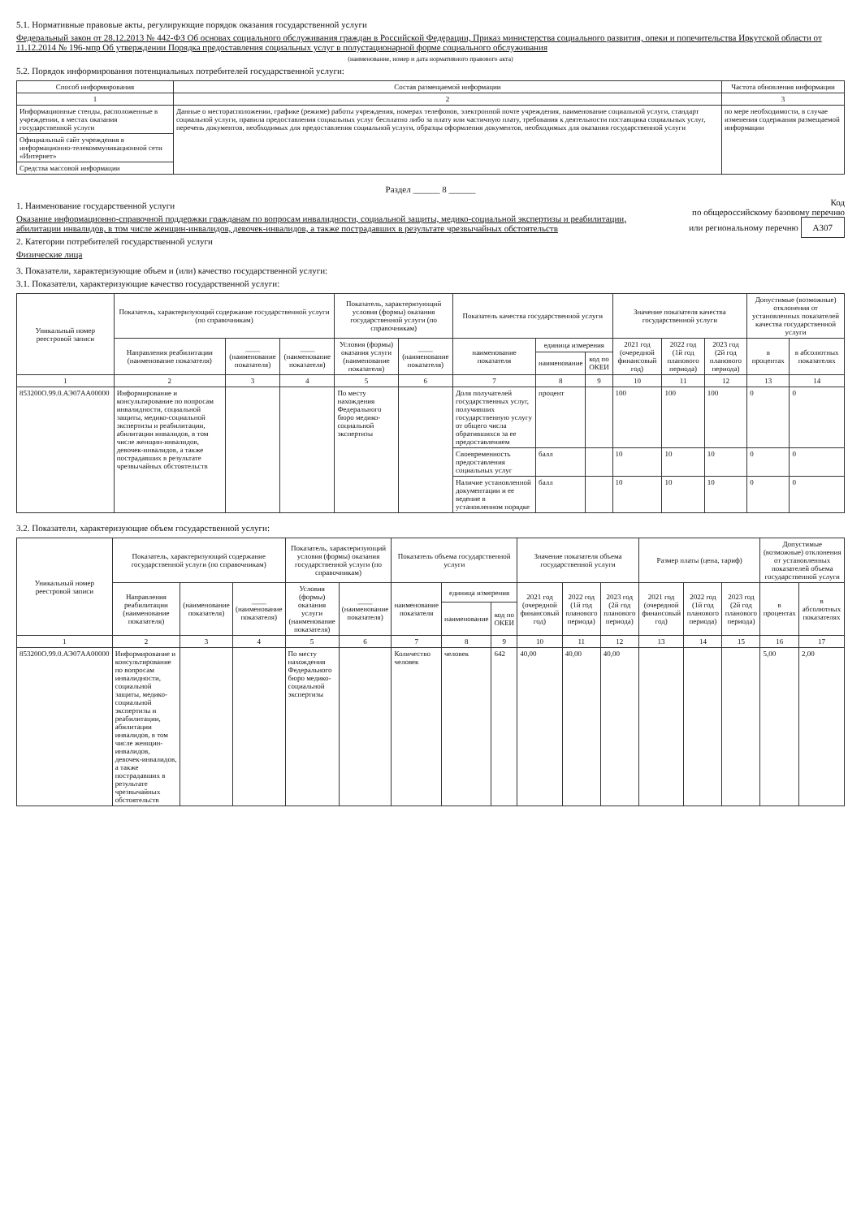5.1. Нормативные правовые акты, регулирующие порядок оказания государственной услуги
Федеральный закон от 28.12.2013 № 442-ФЗ Об основах социального обслуживания граждан в Российской Федерации, Приказ министерства социального развития, опеки и попечительства Иркутской области от 11.12.2014 № 196-мпр Об утверждении Порядка предоставления социальных услуг в полустационарной форме социального обслуживания
(наименование, номер и дата нормативного правового акта)
5.2. Порядок информирования потенциальных потребителей государственной услуги:
| Способ информирования | Состав размещаемой информации | Частота обновления информации |
| --- | --- | --- |
| 1 | 2 | 3 |
| Информационные стенды, расположенные в учреждении, в местах оказания государственной услуги | Данные о месторасположении, графике (режиме) работы учреждения, номерах телефонов, электронной почте учреждения, наименование социальной услуги, стандарт социальной услуги, правила предоставления социальных услуг бесплатно либо за плату или частичную плату, требования к деятельности поставщика социальных услуг, перечень документов, необходимых для предоставления социальной услуги, образцы оформления документов, необходимых для оказания государственной услуги | по мере необходимости, в случае изменения содержания размещаемой информации |
| Официальный сайт учреждения в информационно-телекоммуникационной сети «Интернет» | | |
| Средства массовой информации | | |
Раздел ______ 8 ______
1. Наименование государственной услуги
Оказание информационно-справочной поддержки гражданам по вопросам инвалидности, социальной защиты, медико-социальной экспертизы и реабилитации, абилитации инвалидов, в том числе женщин-инвалидов, девочек-инвалидов, а также пострадавших в результате чрезвычайных обстоятельств
2. Категории потребителей государственной услуги
Физические лица
Код
по общероссийскому базовому перечню
или региональному перечню А307
3. Показатели, характеризующие объем и (или) качество государственной услуги:
3.1. Показатели, характеризующие качество государственной услуги:
| Уникальный номер реестровой записи | Показатель, характеризующий содержание государственной услуги (по справочникам) | | | Показатель, характеризующий условия (формы) оказания государственной услуги (по справочникам) | | Показатель качества государственной услуги | | | Значение показателя качества государственной услуги | | | Допустимые (возможные) отклонения от установленных показателей качества государственной услуги | |
| --- | --- | --- | --- | --- | --- | --- | --- | --- | --- | --- | --- | --- | --- |
| | Направления реабилитации (наименование показателя) | ____ (наименование показателя) | ____ (наименование показателя) | Условия (формы) оказания услуги (наименование показателя) | ____ (наименование показателя) | наименование показателя | единица измерения | | 2021 год (очередной финансовый год) | 2022 год (1й год планового периода) | 2023 год (2й год планового периода) | в процентах | в абсолютных показателях |
| | | | | | | | наименование | код по ОКЕИ | | | | | |
| 1 | 2 | 3 | 4 | 5 | 6 | 7 | 8 | 9 | 10 | 11 | 12 | 13 | 14 |
| 853200О.99.0.АЭ07АА00000 | Информирование и консультирование по вопросам инвалидности, социальной защиты, медико-социальной экспертизы и реабилитации, абилитации инвалидов, в том числе женщин-инвалидов, девочек-инвалидов, а также пострадавших в результате чрезвычайных обстоятельств | | | По месту нахождения Федерального бюро медико-социальной экспертизы | | Доля получателей государственных услуг, получивших государственную услугу от общего числа обратившихся за ее предоставлением | процент | | 100 | 100 | 100 | 0 | 0 |
| | | | | | | Своевременность предоставления социальных услуг | балл | | 10 | 10 | 10 | 0 | 0 |
| | | | | | | Наличие установленной документации и ее ведение в установленном порядке | балл | | 10 | 10 | 10 | 0 | 0 |
3.2. Показатели, характеризующие объем государственной услуги:
| Уникальный номер реестровой записи | Показатель, характеризующий содержание государственной услуги (по справочникам) | | | Показатель, характеризующий условия (формы) оказания государственной услуги (по справочникам) | | Показатель объема государственной услуги | | | Значение показателя объема государственной услуги | | | Размер платы (цена, тариф) | | | Допустимые (возможные) отклонения от установленных показателей объема государственной услуги | |
| --- | --- | --- | --- | --- | --- | --- | --- | --- | --- | --- | --- | --- | --- | --- | --- | --- |
| | Направления реабилитации (наименование показателя) | (наименование показателя) | ____ (наименование показателя) | Условия (формы) оказания услуги (наименование показателя) | ____ (наименование показателя) | наименование показателя | единица измерения | | 2021 год (очередной финансовый год) | 2022 год (1й год планового периода) | 2023 год (2й год планового периода) | 2021 год (очередной финансовый год) | 2022 год (1й год планового периода) | 2023 год (2й год планового периода) | в процентах | в абсолютных показателях |
| | | | | | | | наименование | код по ОКЕИ | | | | | | | | |
| 1 | 2 | 3 | 4 | 5 | 6 | 7 | 8 | 9 | 10 | 11 | 12 | 13 | 14 | 15 | 16 | 17 |
| 853200О.99.0.АЭ07АА00000 | Информирование и консультирование по вопросам инвалидности, социальной защиты, медико-социальной экспертизы и реабилитации, абилитации инвалидов, в том числе женщин-инвалидов, девочек-инвалидов, а также пострадавших в результате чрезвычайных обстоятельств | | | По месту нахождения Федерального бюро медико-социальной экспертизы | | Количество человек | человек | 642 | 40,00 | 40,00 | 40,00 | | | | 5,00 | 2,00 |